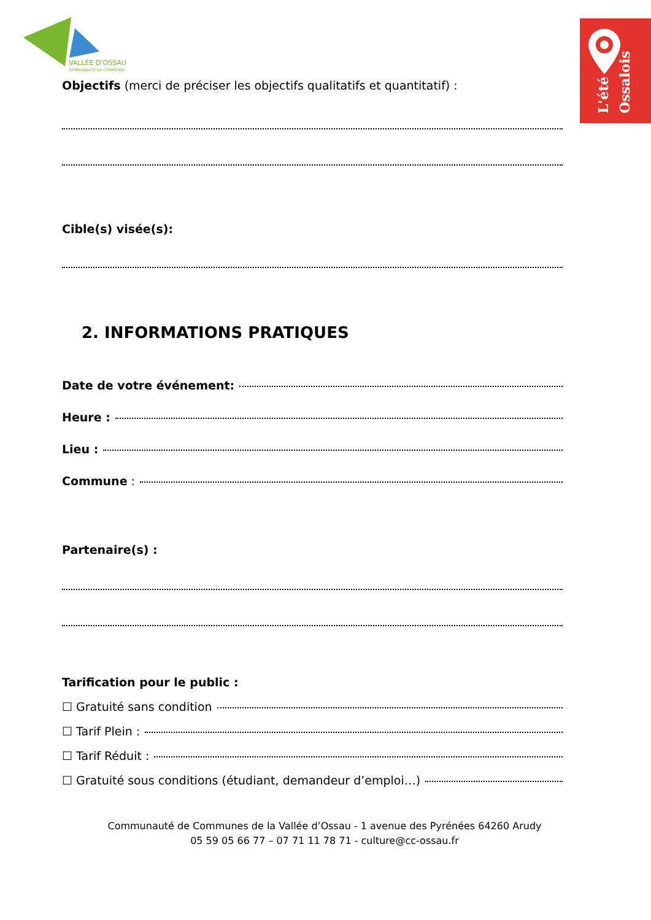VALLÉE D'OSSAU
COMMUNAUTÉ DE COMMUNES
L'été Ossalois
Objectifs (merci de préciser les objectifs qualitatifs et quantitatif) :
Cible(s) visée(s):
2. INFORMATIONS PRATIQUES
Date de votre événement:
Heure :
Lieu :
Commune :
Partenaire(s) :
Tarification pour le public :
☐ Gratuité sans condition
☐ Tarif Plein :
☐ Tarif Réduit :
☐ Gratuité sous conditions (étudiant, demandeur d’emploi…)
Communauté de Communes de la Vallée d’Ossau - 1 avenue des Pyrénées 64260 Arudy
05 59 05 66 77 – 07 71 11 78 71 - culture@cc-ossau.fr